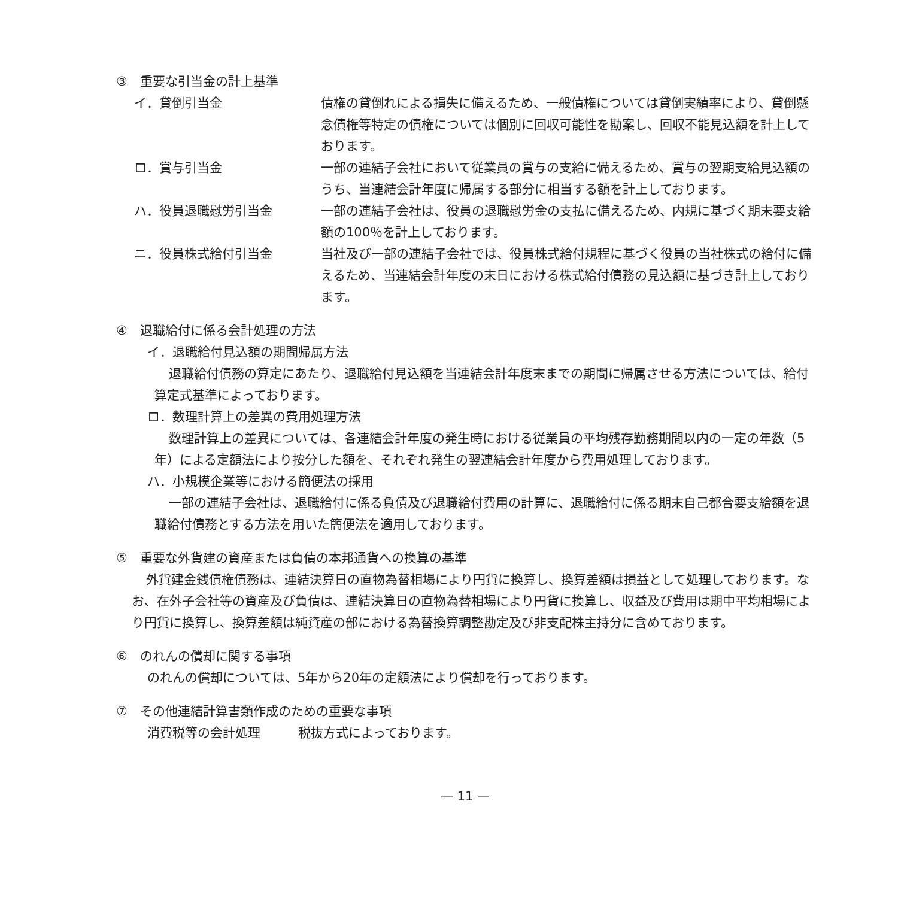③　重要な引当金の計上基準
イ．貸倒引当金 債権の貸倒れによる損失に備えるため、一般債権については貸倒実績率により、貸倒懸念債権等特定の債権については個別に回収可能性を勘案し、回収不能見込額を計上しております。
ロ．賞与引当金 一部の連結子会社において従業員の賞与の支給に備えるため、賞与の翌期支給見込額のうち、当連結会計年度に帰属する部分に相当する額を計上しております。
ハ．役員退職慰労引当金 一部の連結子会社は、役員の退職慰労金の支払に備えるため、内規に基づく期末要支給額の100％を計上しております。
ニ．役員株式給付引当金 当社及び一部の連結子会社では、役員株式給付規程に基づく役員の当社株式の給付に備えるため、当連結会計年度の末日における株式給付債務の見込額に基づき計上しております。
④　退職給付に係る会計処理の方法
イ．退職給付見込額の期間帰属方法
退職給付債務の算定にあたり、退職給付見込額を当連結会計年度末までの期間に帰属させる方法については、給付算定式基準によっております。
ロ．数理計算上の差異の費用処理方法
数理計算上の差異については、各連結会計年度の発生時における従業員の平均残存勤務期間以内の一定の年数（5年）による定額法により按分した額を、それぞれ発生の翌連結会計年度から費用処理しております。
ハ．小規模企業等における簡便法の採用
一部の連結子会社は、退職給付に係る負債及び退職給付費用の計算に、退職給付に係る期末自己都合要支給額を退職給付債務とする方法を用いた簡便法を適用しております。
⑤　重要な外貨建の資産または負債の本邦通貨への換算の基準
外貨建金銭債権債務は、連結決算日の直物為替相場により円貨に換算し、換算差額は損益として処理しております。なお、在外子会社等の資産及び負債は、連結決算日の直物為替相場により円貨に換算し、収益及び費用は期中平均相場により円貨に換算し、換算差額は純資産の部における為替換算調整勘定及び非支配株主持分に含めております。
⑥　のれんの償却に関する事項
のれんの償却については、5年から20年の定額法により償却を行っております。
⑦　その他連結計算書類作成のための重要な事項
消費税等の会計処理　　　税抜方式によっております。
— 11 —